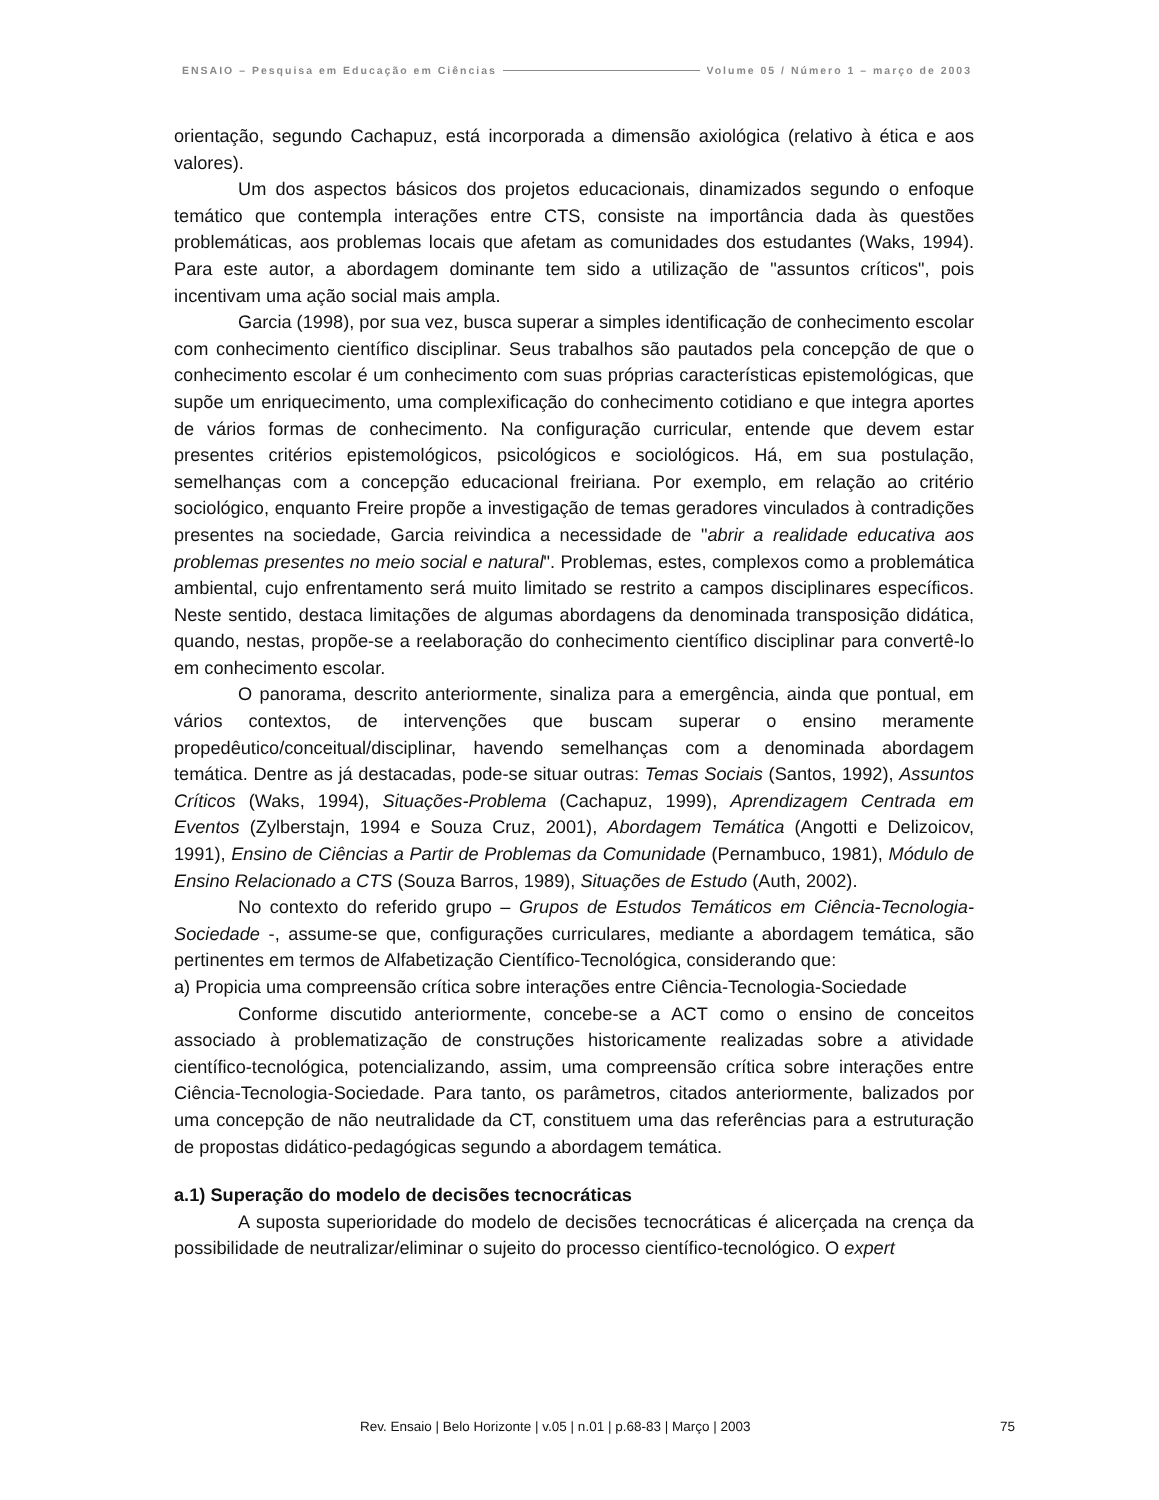ENSAIO – Pesquisa em Educação em Ciências Volume 05 / Número 1 – março de 2003
orientação, segundo Cachapuz, está incorporada a dimensão axiológica (relativo à ética e aos valores).
Um dos aspectos básicos dos projetos educacionais, dinamizados segundo o enfoque temático que contempla interações entre CTS, consiste na importância dada às questões problemáticas, aos problemas locais que afetam as comunidades dos estudantes (Waks, 1994). Para este autor, a abordagem dominante tem sido a utilização de "assuntos críticos", pois incentivam uma ação social mais ampla.
Garcia (1998), por sua vez, busca superar a simples identificação de conhecimento escolar com conhecimento científico disciplinar. Seus trabalhos são pautados pela concepção de que o conhecimento escolar é um conhecimento com suas próprias características epistemológicas, que supõe um enriquecimento, uma complexificação do conhecimento cotidiano e que integra aportes de vários formas de conhecimento. Na configuração curricular, entende que devem estar presentes critérios epistemológicos, psicológicos e sociológicos. Há, em sua postulação, semelhanças com a concepção educacional freiriana. Por exemplo, em relação ao critério sociológico, enquanto Freire propõe a investigação de temas geradores vinculados à contradições presentes na sociedade, Garcia reivindica a necessidade de "abrir a realidade educativa aos problemas presentes no meio social e natural". Problemas, estes, complexos como a problemática ambiental, cujo enfrentamento será muito limitado se restrito a campos disciplinares específicos. Neste sentido, destaca limitações de algumas abordagens da denominada transposição didática, quando, nestas, propõe-se a reelaboração do conhecimento científico disciplinar para convertê-lo em conhecimento escolar.
O panorama, descrito anteriormente, sinaliza para a emergência, ainda que pontual, em vários contextos, de intervenções que buscam superar o ensino meramente propedêutico/conceitual/disciplinar, havendo semelhanças com a denominada abordagem temática. Dentre as já destacadas, pode-se situar outras: Temas Sociais (Santos, 1992), Assuntos Críticos (Waks, 1994), Situações-Problema (Cachapuz, 1999), Aprendizagem Centrada em Eventos (Zylberstajn, 1994 e Souza Cruz, 2001), Abordagem Temática (Angotti e Delizoicov, 1991), Ensino de Ciências a Partir de Problemas da Comunidade (Pernambuco, 1981), Módulo de Ensino Relacionado a CTS (Souza Barros, 1989), Situações de Estudo (Auth, 2002).
No contexto do referido grupo – Grupos de Estudos Temáticos em Ciência-Tecnologia-Sociedade -, assume-se que, configurações curriculares, mediante a abordagem temática, são pertinentes em termos de Alfabetização Científico-Tecnológica, considerando que:
a) Propicia uma compreensão crítica sobre interações entre Ciência-Tecnologia-Sociedade
Conforme discutido anteriormente, concebe-se a ACT como o ensino de conceitos associado à problematização de construções historicamente realizadas sobre a atividade científico-tecnológica, potencializando, assim, uma compreensão crítica sobre interações entre Ciência-Tecnologia-Sociedade. Para tanto, os parâmetros, citados anteriormente, balizados por uma concepção de não neutralidade da CT, constituem uma das referências para a estruturação de propostas didático-pedagógicas segundo a abordagem temática.
a.1) Superação do modelo de decisões tecnocráticas
A suposta superioridade do modelo de decisões tecnocráticas é alicerçada na crença da possibilidade de neutralizar/eliminar o sujeito do processo científico-tecnológico. O expert
Rev. Ensaio | Belo Horizonte | v.05 | n.01 | p.68-83 | Março | 2003 75